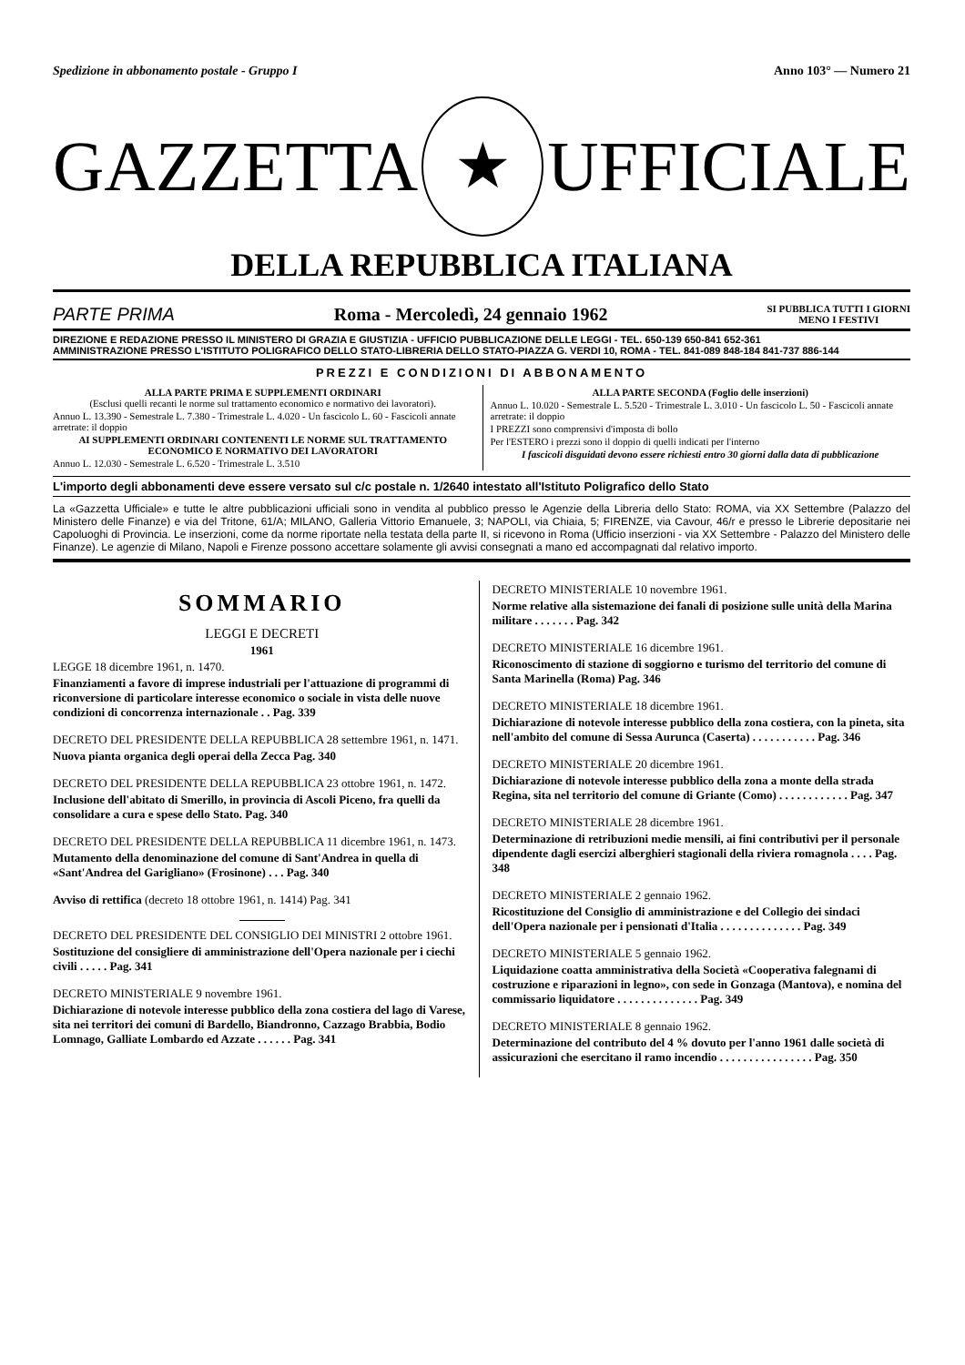Spedizione in abbonamento postale - Gruppo I Anno 103° — Numero 21
GAZZETTA
★
UFFICIALE
DELLA REPUBBLICA ITALIANA
PARTE PRIMA Roma - Mercoledì, 24 gennaio 1962 SI PUBBLICA TUTTI I GIORNI
MENO I FESTIVI
DIREZIONE E REDAZIONE PRESSO IL MINISTERO DI GRAZIA E GIUSTIZIA - UFFICIO PUBBLICAZIONE DELLE LEGGI - TEL. 650-139 650-841 652-361
AMMINISTRAZIONE PRESSO L'ISTITUTO POLIGRAFICO DELLO STATO-LIBRERIA DELLO STATO-PIAZZA G. VERDI 10, ROMA - TEL. 841-089 848-184 841-737 886-144
PREZZI E CONDIZIONI DI ABBONAMENTO
ALLA PARTE PRIMA E SUPPLEMENTI ORDINARI
(Esclusi quelli recanti le norme sul trattamento economico e normativo dei lavoratori).
Annuo L. 13.390 - Semestrale L. 7.380 - Trimestrale L. 4.020 - Un fascicolo L. 60 - Fascicoli annate arretrate: il doppio
AI SUPPLEMENTI ORDINARI CONTENENTI LE NORME SUL TRATTAMENTO ECONOMICO E NORMATIVO DEI LAVORATORI
Annuo L. 12.030 - Semestrale L. 6.520 - Trimestrale L. 3.510
ALLA PARTE SECONDA (Foglio delle inserzioni)
Annuo L. 10.020 - Semestrale L. 5.520 - Trimestrale L. 3.010 - Un fascicolo L. 50 - Fascicoli annate arretrate: il doppio
I PREZZI sono comprensivi d'imposta di bollo
Per l'ESTERO i prezzi sono il doppio di quelli indicati per l'interno
I fascicoli disguidati devono essere richiesti entro 30 giorni dalla data di pubblicazione
L'importo degli abbonamenti deve essere versato sul c/c postale n. 1/2640 intestato all'Istituto Poligrafico dello Stato
La «Gazzetta Ufficiale» e tutte le altre pubblicazioni ufficiali sono in vendita al pubblico presso le Agenzie della Libreria dello Stato: ROMA, via XX Settembre (Palazzo del Ministero delle Finanze) e via del Tritone, 61/A; MILANO, Galleria Vittorio Emanuele, 3; NAPOLI, via Chiaia, 5; FIRENZE, via Cavour, 46/r e presso le Librerie depositarie nei Capoluoghi di Provincia. Le inserzioni, come da norme riportate nella testata della parte II, si ricevono in Roma (Ufficio inserzioni - via XX Settembre - Palazzo del Ministero delle Finanze). Le agenzie di Milano, Napoli e Firenze possono accettare solamente gli avvisi consegnati a mano ed accompagnati dal relativo importo.
SOMMARIO
LEGGI E DECRETI
1961
LEGGE 18 dicembre 1961, n. 1470.
Finanziamenti a favore di imprese industriali per l'attuazione di programmi di riconversione di particolare interesse economico o sociale in vista delle nuove condizioni di concorrenza internazionale . . Pag. 339
DECRETO DEL PRESIDENTE DELLA REPUBBLICA 28 settembre 1961, n. 1471.
Nuova pianta organica degli operai della Zecca Pag. 340
DECRETO DEL PRESIDENTE DELLA REPUBBLICA 23 ottobre 1961, n. 1472.
Inclusione dell'abitato di Smerillo, in provincia di Ascoli Piceno, fra quelli da consolidare a cura e spese dello Stato. Pag. 340
DECRETO DEL PRESIDENTE DELLA REPUBBLICA 11 dicembre 1961, n. 1473.
Mutamento della denominazione del comune di Sant'Andrea in quella di «Sant'Andrea del Garigliano» (Frosinone) . . . Pag. 340
Avviso di rettifica (decreto 18 ottobre 1961, n. 1414) Pag. 341
DECRETO DEL PRESIDENTE DEL CONSIGLIO DEI MINISTRI 2 ottobre 1961.
Sostituzione del consigliere di amministrazione dell'Opera nazionale per i ciechi civili . . . . . Pag. 341
DECRETO MINISTERIALE 9 novembre 1961.
Dichiarazione di notevole interesse pubblico della zona costiera del lago di Varese, sita nei territori dei comuni di Bardello, Biandronno, Cazzago Brabbia, Bodio Lomnago, Galliate Lombardo ed Azzate . . . . . . Pag. 341
DECRETO MINISTERIALE 10 novembre 1961.
Norme relative alla sistemazione dei fanali di posizione sulle unità della Marina militare . . . . . . . Pag. 342
DECRETO MINISTERIALE 16 dicembre 1961.
Riconoscimento di stazione di soggiorno e turismo del territorio del comune di Santa Marinella (Roma) Pag. 346
DECRETO MINISTERIALE 18 dicembre 1961.
Dichiarazione di notevole interesse pubblico della zona costiera, con la pineta, sita nell'ambito del comune di Sessa Aurunca (Caserta) . . . . . . . . . . . Pag. 346
DECRETO MINISTERIALE 20 dicembre 1961.
Dichiarazione di notevole interesse pubblico della zona a monte della strada Regina, sita nel territorio del comune di Griante (Como) . . . . . . . . . . . . Pag. 347
DECRETO MINISTERIALE 28 dicembre 1961.
Determinazione di retribuzioni medie mensili, ai fini contributivi per il personale dipendente dagli esercizi alberghieri stagionali della riviera romagnola . . . . Pag. 348
DECRETO MINISTERIALE 2 gennaio 1962.
Ricostituzione del Consiglio di amministrazione e del Collegio dei sindaci dell'Opera nazionale per i pensionati d'Italia . . . . . . . . . . . . . . Pag. 349
DECRETO MINISTERIALE 5 gennaio 1962.
Liquidazione coatta amministrativa della Società «Cooperativa falegnami di costruzione e riparazioni in legno», con sede in Gonzaga (Mantova), e nomina del commissario liquidatore . . . . . . . . . . . . . . Pag. 349
DECRETO MINISTERIALE 8 gennaio 1962.
Determinazione del contributo del 4 % dovuto per l'anno 1961 dalle società di assicurazioni che esercitano il ramo incendio . . . . . . . . . . . . . . . . Pag. 350